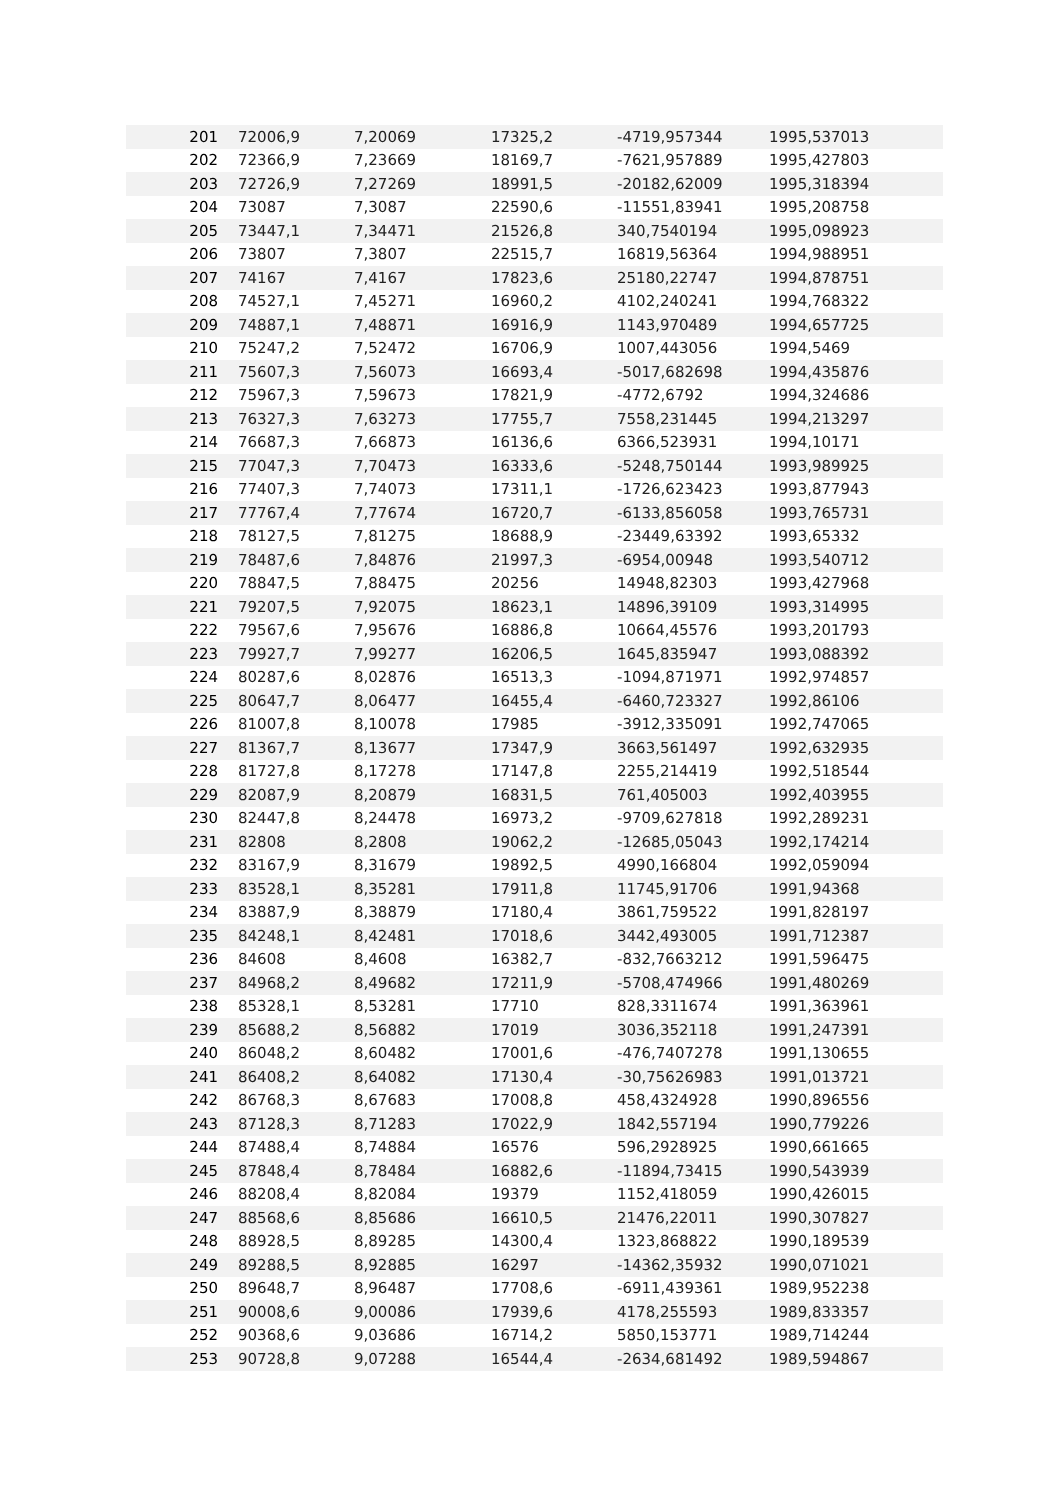| 201 | 72006,9 | 7,20069 | 17325,2 | -4719,957344 | 1995,537013 |
| 202 | 72366,9 | 7,23669 | 18169,7 | -7621,957889 | 1995,427803 |
| 203 | 72726,9 | 7,27269 | 18991,5 | -20182,62009 | 1995,318394 |
| 204 | 73087 | 7,3087 | 22590,6 | -11551,83941 | 1995,208758 |
| 205 | 73447,1 | 7,34471 | 21526,8 | 340,7540194 | 1995,098923 |
| 206 | 73807 | 7,3807 | 22515,7 | 16819,56364 | 1994,988951 |
| 207 | 74167 | 7,4167 | 17823,6 | 25180,22747 | 1994,878751 |
| 208 | 74527,1 | 7,45271 | 16960,2 | 4102,240241 | 1994,768322 |
| 209 | 74887,1 | 7,48871 | 16916,9 | 1143,970489 | 1994,657725 |
| 210 | 75247,2 | 7,52472 | 16706,9 | 1007,443056 | 1994,5469 |
| 211 | 75607,3 | 7,56073 | 16693,4 | -5017,682698 | 1994,435876 |
| 212 | 75967,3 | 7,59673 | 17821,9 | -4772,6792 | 1994,324686 |
| 213 | 76327,3 | 7,63273 | 17755,7 | 7558,231445 | 1994,213297 |
| 214 | 76687,3 | 7,66873 | 16136,6 | 6366,523931 | 1994,10171 |
| 215 | 77047,3 | 7,70473 | 16333,6 | -5248,750144 | 1993,989925 |
| 216 | 77407,3 | 7,74073 | 17311,1 | -1726,623423 | 1993,877943 |
| 217 | 77767,4 | 7,77674 | 16720,7 | -6133,856058 | 1993,765731 |
| 218 | 78127,5 | 7,81275 | 18688,9 | -23449,63392 | 1993,65332 |
| 219 | 78487,6 | 7,84876 | 21997,3 | -6954,00948 | 1993,540712 |
| 220 | 78847,5 | 7,88475 | 20256 | 14948,82303 | 1993,427968 |
| 221 | 79207,5 | 7,92075 | 18623,1 | 14896,39109 | 1993,314995 |
| 222 | 79567,6 | 7,95676 | 16886,8 | 10664,45576 | 1993,201793 |
| 223 | 79927,7 | 7,99277 | 16206,5 | 1645,835947 | 1993,088392 |
| 224 | 80287,6 | 8,02876 | 16513,3 | -1094,871971 | 1992,974857 |
| 225 | 80647,7 | 8,06477 | 16455,4 | -6460,723327 | 1992,86106 |
| 226 | 81007,8 | 8,10078 | 17985 | -3912,335091 | 1992,747065 |
| 227 | 81367,7 | 8,13677 | 17347,9 | 3663,561497 | 1992,632935 |
| 228 | 81727,8 | 8,17278 | 17147,8 | 2255,214419 | 1992,518544 |
| 229 | 82087,9 | 8,20879 | 16831,5 | 761,405003 | 1992,403955 |
| 230 | 82447,8 | 8,24478 | 16973,2 | -9709,627818 | 1992,289231 |
| 231 | 82808 | 8,2808 | 19062,2 | -12685,05043 | 1992,174214 |
| 232 | 83167,9 | 8,31679 | 19892,5 | 4990,166804 | 1992,059094 |
| 233 | 83528,1 | 8,35281 | 17911,8 | 11745,91706 | 1991,94368 |
| 234 | 83887,9 | 8,38879 | 17180,4 | 3861,759522 | 1991,828197 |
| 235 | 84248,1 | 8,42481 | 17018,6 | 3442,493005 | 1991,712387 |
| 236 | 84608 | 8,4608 | 16382,7 | -832,7663212 | 1991,596475 |
| 237 | 84968,2 | 8,49682 | 17211,9 | -5708,474966 | 1991,480269 |
| 238 | 85328,1 | 8,53281 | 17710 | 828,3311674 | 1991,363961 |
| 239 | 85688,2 | 8,56882 | 17019 | 3036,352118 | 1991,247391 |
| 240 | 86048,2 | 8,60482 | 17001,6 | -476,7407278 | 1991,130655 |
| 241 | 86408,2 | 8,64082 | 17130,4 | -30,75626983 | 1991,013721 |
| 242 | 86768,3 | 8,67683 | 17008,8 | 458,4324928 | 1990,896556 |
| 243 | 87128,3 | 8,71283 | 17022,9 | 1842,557194 | 1990,779226 |
| 244 | 87488,4 | 8,74884 | 16576 | 596,2928925 | 1990,661665 |
| 245 | 87848,4 | 8,78484 | 16882,6 | -11894,73415 | 1990,543939 |
| 246 | 88208,4 | 8,82084 | 19379 | 1152,418059 | 1990,426015 |
| 247 | 88568,6 | 8,85686 | 16610,5 | 21476,22011 | 1990,307827 |
| 248 | 88928,5 | 8,89285 | 14300,4 | 1323,868822 | 1990,189539 |
| 249 | 89288,5 | 8,92885 | 16297 | -14362,35932 | 1990,071021 |
| 250 | 89648,7 | 8,96487 | 17708,6 | -6911,439361 | 1989,952238 |
| 251 | 90008,6 | 9,00086 | 17939,6 | 4178,255593 | 1989,833357 |
| 252 | 90368,6 | 9,03686 | 16714,2 | 5850,153771 | 1989,714244 |
| 253 | 90728,8 | 9,07288 | 16544,4 | -2634,681492 | 1989,594867 |